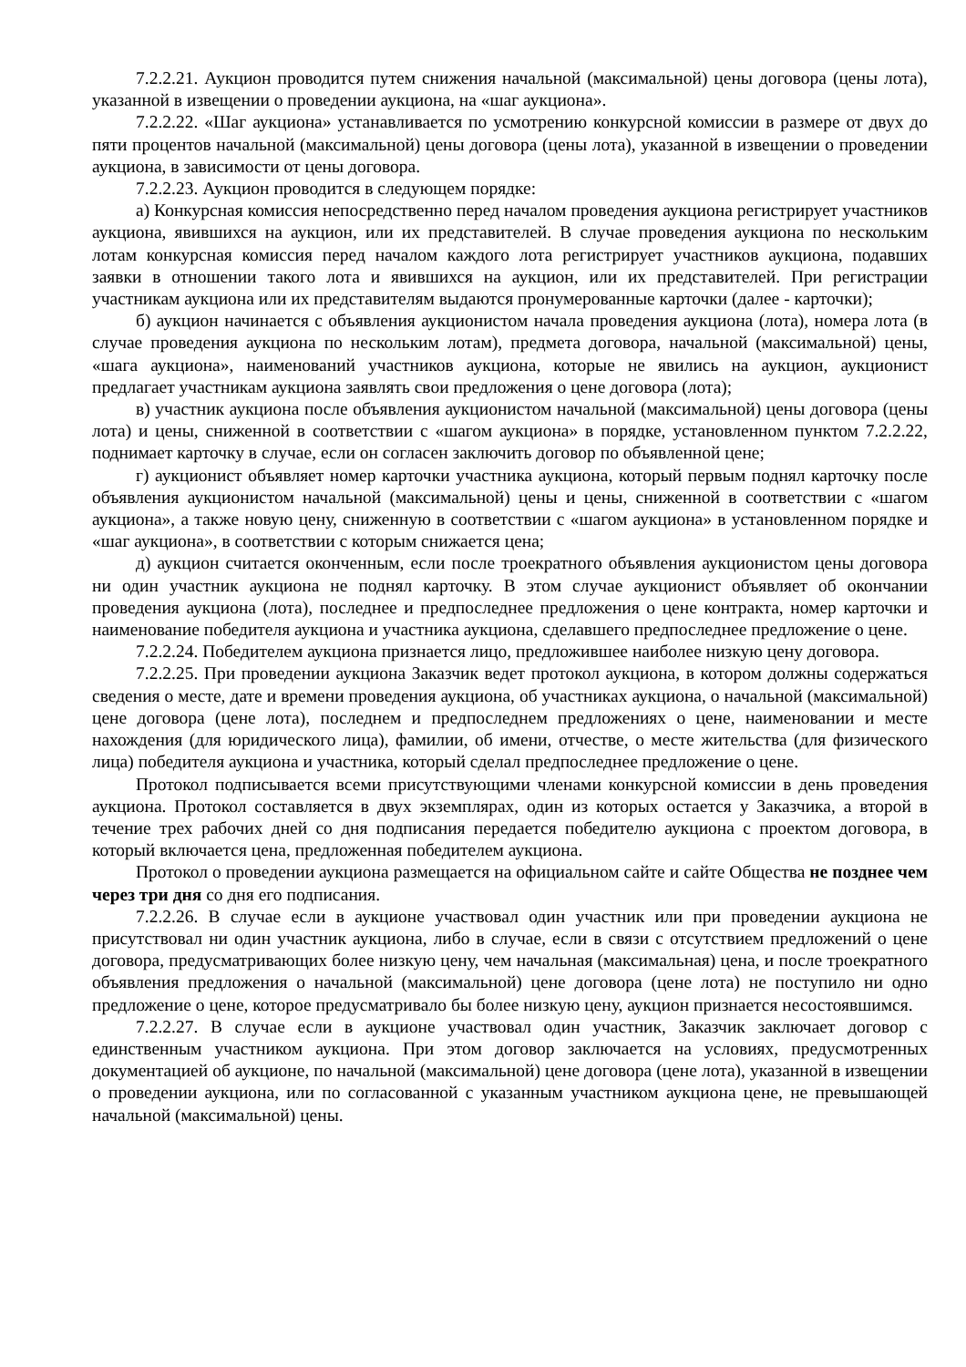7.2.2.21. Аукцион проводится путем снижения начальной (максимальной) цены договора (цены лота), указанной в извещении о проведении аукциона, на «шаг аукциона».
7.2.2.22. «Шаг аукциона» устанавливается по усмотрению конкурсной комиссии в размере от двух до пяти процентов начальной (максимальной) цены договора (цены лота), указанной в извещении о проведении аукциона, в зависимости от цены договора.
7.2.2.23. Аукцион проводится в следующем порядке:
а) Конкурсная комиссия непосредственно перед началом проведения аукциона регистрирует участников аукциона, явившихся на аукцион, или их представителей. В случае проведения аукциона по нескольким лотам конкурсная комиссия перед началом каждого лота регистрирует участников аукциона, подавших заявки в отношении такого лота и явившихся на аукцион, или их представителей. При регистрации участникам аукциона или их представителям выдаются пронумерованные карточки (далее - карточки);
б) аукцион начинается с объявления аукционистом начала проведения аукциона (лота), номера лота (в случае проведения аукциона по нескольким лотам), предмета договора, начальной (максимальной) цены, «шага аукциона», наименований участников аукциона, которые не явились на аукцион, аукционист предлагает участникам аукциона заявлять свои предложения о цене договора (лота);
в) участник аукциона после объявления аукционистом начальной (максимальной) цены договора (цены лота) и цены, сниженной в соответствии с «шагом аукциона» в порядке, установленном пунктом 7.2.2.22, поднимает карточку в случае, если он согласен заключить договор по объявленной цене;
г) аукционист объявляет номер карточки участника аукциона, который первым поднял карточку после объявления аукционистом начальной (максимальной) цены и цены, сниженной в соответствии с «шагом аукциона», а также новую цену, сниженную в соответствии с «шагом аукциона» в установленном порядке и «шаг аукциона», в соответствии с которым снижается цена;
д) аукцион считается оконченным, если после троекратного объявления аукционистом цены договора ни один участник аукциона не поднял карточку. В этом случае аукционист объявляет об окончании проведения аукциона (лота), последнее и предпоследнее предложения о цене контракта, номер карточки и наименование победителя аукциона и участника аукциона, сделавшего предпоследнее предложение о цене.
7.2.2.24. Победителем аукциона признается лицо, предложившее наиболее низкую цену договора.
7.2.2.25. При проведении аукциона Заказчик ведет протокол аукциона, в котором должны содержаться сведения о месте, дате и времени проведения аукциона, об участниках аукциона, о начальной (максимальной) цене договора (цене лота), последнем и предпоследнем предложениях о цене, наименовании и месте нахождения (для юридического лица), фамилии, об имени, отчестве, о месте жительства (для физического лица) победителя аукциона и участника, который сделал предпоследнее предложение о цене.
Протокол подписывается всеми присутствующими членами конкурсной комиссии в день проведения аукциона. Протокол составляется в двух экземплярах, один из которых остается у Заказчика, а второй в течение трех рабочих дней со дня подписания передается победителю аукциона с проектом договора, в который включается цена, предложенная победителем аукциона.
Протокол о проведении аукциона размещается на официальном сайте и сайте Общества не позднее чем через три дня со дня его подписания.
7.2.2.26. В случае если в аукционе участвовал один участник или при проведении аукциона не присутствовал ни один участник аукциона, либо в случае, если в связи с отсутствием предложений о цене договора, предусматривающих более низкую цену, чем начальная (максимальная) цена, и после троекратного объявления предложения о начальной (максимальной) цене договора (цене лота) не поступило ни одно предложение о цене, которое предусматривало бы более низкую цену, аукцион признается несостоявшимся.
7.2.2.27. В случае если в аукционе участвовал один участник, Заказчик заключает договор с единственным участником аукциона. При этом договор заключается на условиях, предусмотренных документацией об аукционе, по начальной (максимальной) цене договора (цене лота), указанной в извещении о проведении аукциона, или по согласованной с указанным участником аукциона цене, не превышающей начальной (максимальной) цены.